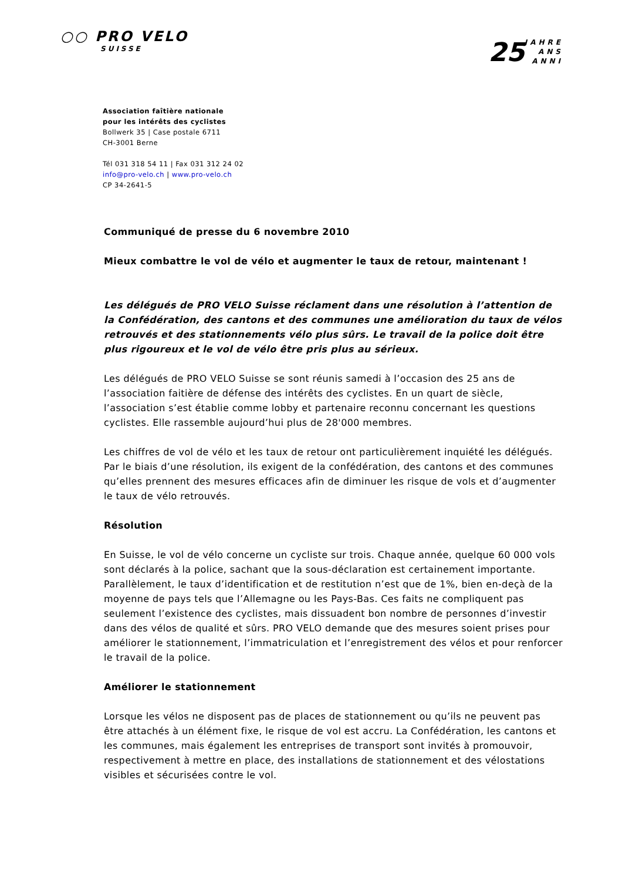○○ PRO VELO
SUISSE
25 JAHRE
ANS
ANNI
Association faîtière nationale
pour les intérêts des cyclistes
Bollwerk 35 | Case postale 6711
CH-3001 Berne
Tél 031 318 54 11 | Fax 031 312 24 02
info@pro-velo.ch | www.pro-velo.ch
CP 34-2641-5
Communiqué de presse du 6 novembre 2010
Mieux combattre le vol de vélo et augmenter le taux de retour, maintenant !
Les délégués de PRO VELO Suisse réclament dans une résolution à l’attention de la Confédération, des cantons et des communes une amélioration du taux de vélos retrouvés et des stationnements vélo plus sûrs. Le travail de la police doit être plus rigoureux et le vol de vélo être pris plus au sérieux.
Les délégués de PRO VELO Suisse se sont réunis samedi à l’occasion des 25 ans de l’association faitière de défense des intérêts des cyclistes. En un quart de siècle, l’association s’est établie comme lobby et partenaire reconnu concernant les questions cyclistes. Elle rassemble aujourd’hui plus de 28'000 membres.
Les chiffres de vol de vélo et les taux de retour ont particulièrement inquiété les délégués. Par le biais d’une résolution, ils exigent de la confédération, des cantons et des communes qu’elles prennent des mesures efficaces afin de diminuer les risque de vols et d’augmenter le taux de vélo retrouvés.
Résolution
En Suisse, le vol de vélo concerne un cycliste sur trois. Chaque année, quelque 60 000 vols sont déclarés à la police, sachant que la sous-déclaration est certainement importante. Parallèlement, le taux d’identification et de restitution n’est que de 1%, bien en-deçà de la moyenne de pays tels que l’Allemagne ou les Pays-Bas. Ces faits ne compliquent pas seulement l’existence des cyclistes, mais dissuadent bon nombre de personnes d’investir dans des vélos de qualité et sûrs. PRO VELO demande que des mesures soient prises pour améliorer le stationnement, l’immatriculation et l’enregistrement des vélos et pour renforcer le travail de la police.
Améliorer le stationnement
Lorsque les vélos ne disposent pas de places de stationnement ou qu’ils ne peuvent pas être attachés à un élément fixe, le risque de vol est accru. La Confédération, les cantons et les communes, mais également les entreprises de transport sont invités à promouvoir, respectivement à mettre en place, des installations de stationnement et des vélostations visibles et sécurisées contre le vol.